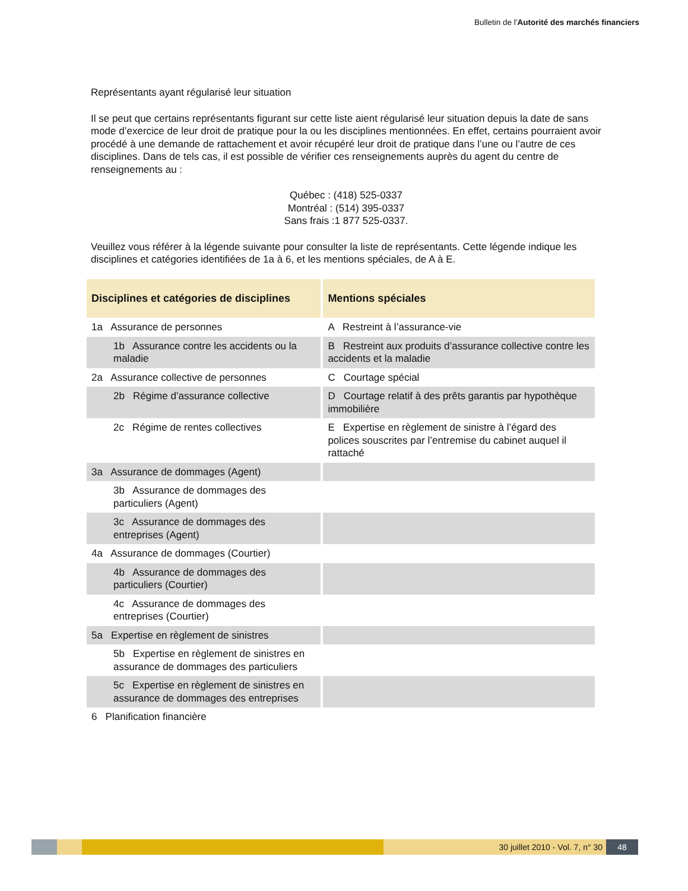Bulletin de l'Autorité des marchés financiers
Représentants ayant régularisé leur situation
Il se peut que certains représentants figurant sur cette liste aient régularisé leur situation depuis la date de sans mode d’exercice de leur droit de pratique pour la ou les disciplines mentionnées. En effet, certains pourraient avoir procédé à une demande de rattachement et avoir récupéré leur droit de pratique dans l’une ou l’autre de ces disciplines. Dans de tels cas, il est possible de vérifier ces renseignements auprès du agent du centre de renseignements au :
Québec : (418) 525-0337
Montréal : (514) 395-0337
Sans frais :1 877 525-0337.
Veuillez vous référer à la légende suivante pour consulter la liste de représentants. Cette légende indique les disciplines et catégories identifiées de 1a à 6, et les mentions spéciales, de A à E.
| Disciplines et catégories de disciplines | Mentions spéciales |
| --- | --- |
| 1a Assurance de personnes | A Restreint à l’assurance-vie |
| 1b Assurance contre les accidents ou la maladie | B Restreint aux produits d’assurance collective contre les accidents et la maladie |
| 2a Assurance collective de personnes | C Courtage spécial |
| 2b Régime d’assurance collective | D Courtage relatif à des prêts garantis par hypothèque immobilière |
| 2c Régime de rentes collectives | E Expertise en règlement de sinistre à l’égard des polices souscrites par l’entremise du cabinet auquel il rattaché |
| 3a Assurance de dommages (Agent) | |
| 3b Assurance de dommages des particuliers (Agent) | |
| 3c Assurance de dommages des entreprises (Agent) | |
| 4a Assurance de dommages (Courtier) | |
| 4b Assurance de dommages des particuliers (Courtier) | |
| 4c Assurance de dommages des entreprises (Courtier) | |
| 5a Expertise en règlement de sinistres | |
| 5b Expertise en règlement de sinistres en assurance de dommages des particuliers | |
| 5c Expertise en règlement de sinistres en assurance de dommages des entreprises | |
| 6 Planification financière | |
30 juillet 2010 - Vol. 7, n° 30
48